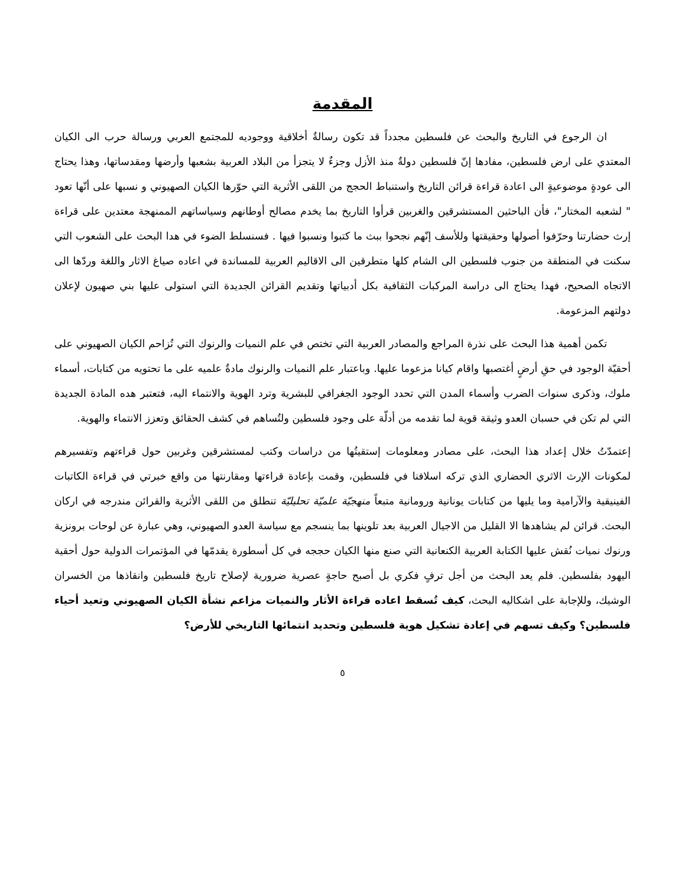المقدمة
ان الرجوع في التاريخ والبحث عن فلسطين مجدداً قد تكون رسالةٌ أخلاقية ووجوديه للمجتمع العربي ورسالة حرب الى الكيان المعتدي على ارض فلسطين، مفادها إنّ فلسطين دولةٌ منذ الأزل وجزءٌ لا يتجزأ من البلاد العربية بشعبها وأرضها ومقدساتها، وهذا يحتاج الى عودةٍ موضوعيةٍ الى اعادة قراءة قرائن التاريخ واستنباط الحجج من اللقى الأثرية التي حوّرها الكيان الصهيوني و نسبها على أنّها تعود " لشعبه المختار"، فأن الباحثين المستشرقين والغربين قرأوا التاريخ بما يخدم مصالح أوطانهم وسياساتهم الممنهجة معتدين على قراءة إرث حضارتنا وحرّفوا أصولها وحقيقتها وللأسف إنّهم نجحوا ببث ما كتبوا ونسبوا فيها . فسنسلط الضوء في هدا البحث على الشعوب التي سكنت في المنطقة من جنوب فلسطين الى الشام كلها متطرقين الى الاقاليم العربية للمساندة في اعاده صياغ الاثار واللغة وردّها الى الاتجاه الصحيح، فهدا يحتاج الى دراسة المركبات الثقافية بكل أدبياتها وتقديم القرائن الجديدة التي استولى عليها بني صهيون لإعلان دولتهم المزعومة.
تكمن أهمية هذا البحث على نذرة المراجع والمصادر العربية التي تختص في علم النميات والرنوك التي تُزاحم الكيان الصهيوني على أحقيّة الوجود في حقِ أرضٍ أغتصبها واقام كيانا مزعوما عليها. وباعتبار علم النميات والرنوك مادةٌ علميه على ما تحتويه من كتابات، أسماء ملوك، وذكرى سنوات الضرب وأسماء المدن التي تحدد الوجود الجغرافي للبشرية وترد الهوية والانتماء اليه، فتعتبر هده المادة الجديدة التي لم تكن في حسبان العدو وثيقة قوية لما تقدمه من أدلّة على وجود فلسطين ولتُساهم في كشف الحقائق وتعزز الانتماء والهوية.
إعتمدّتُ خلال إعداد هذا البحث، على مصادر ومعلومات إستقيتُها من دراسات وكتب لمستشرقين وغربين حول قراءتهم وتفسيرهم لمكونات الإرث الاثري الحضاري الذي تركه اسلافنا في فلسطين، وقمت بإعادة قراءتها ومقارنتها من واقع خبرتي في قراءة الكاتبات الفينيقية والآرامية وما يليها من كتابات يونانية ورومانية متبعاً منهجيّة علميّة تحليليّة تنطلق من اللقى الأثرية والقرائن مندرجه في اركان البحث. قرائن لم يشاهدها الا القليل من الاجيال العربية بعد تلوينها بما ينسجم مع سياسة العدو الصهيوني، وهي عبارة عن لوحات برونزية ورنوك نميات نُقش عليها الكتابة العربية الكنعانية التي صنع منها الكيان حججه في كل أسطورة يقدمّها في المؤتمرات الدولية حول أحقية اليهود بفلسطين. فلم يعد البحث من أجل ترفٍ فكري بل أصبح حاجةٍ عصرية ضرورية لإصلاح تاريخ فلسطين وانقاذها من الخسران الوشيك، وللإجابة على اشكاليه البحث، كيف تُسقط اعاده قراءة الأثار والنميات مزاعم نشأة الكيان الصهيوني وتعيد أحياء فلسطين؟ وكيف تسهم في إعادة تشكيل هوية فلسطين وتحديد انتمائها التاريخي للأرض؟
٥